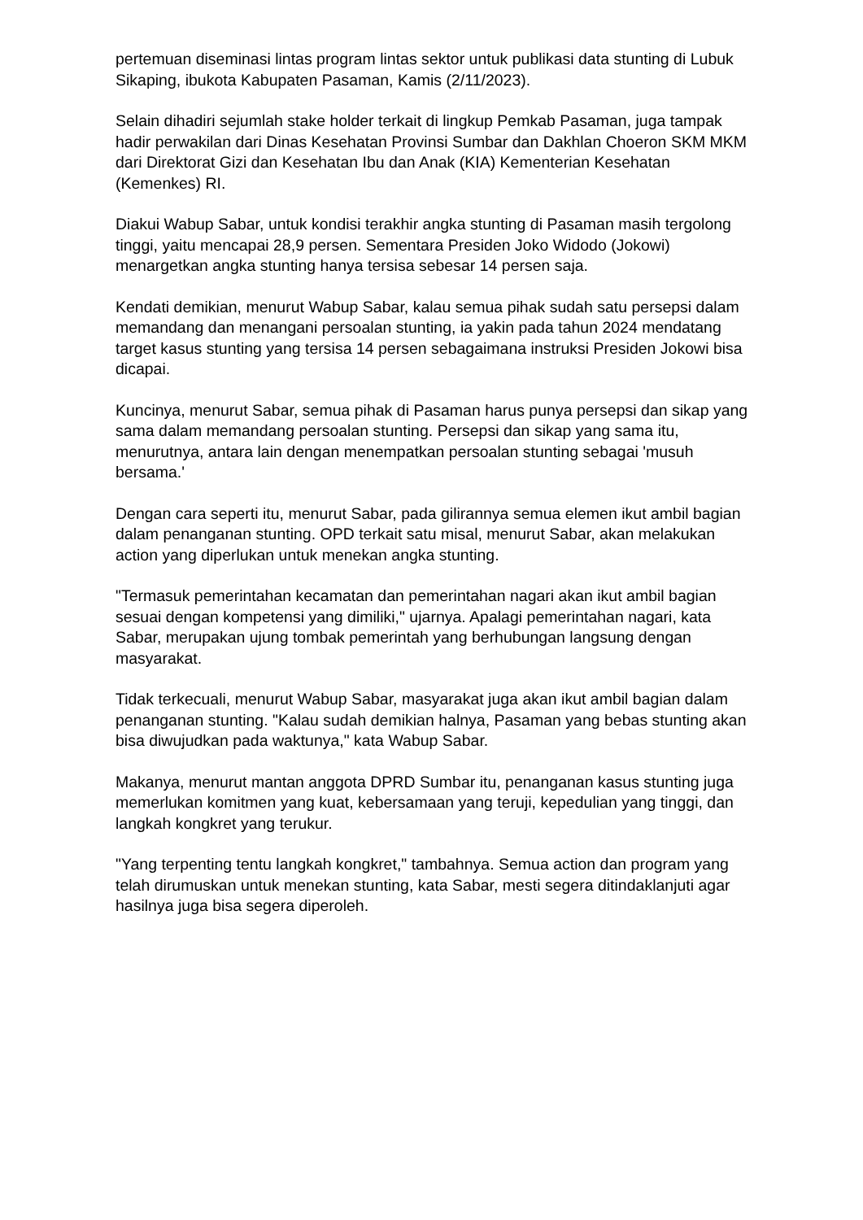pertemuan diseminasi lintas program lintas sektor untuk publikasi data stunting di Lubuk Sikaping, ibukota Kabupaten Pasaman, Kamis (2/11/2023).
Selain dihadiri sejumlah stake holder terkait di lingkup Pemkab Pasaman, juga tampak hadir perwakilan dari Dinas Kesehatan Provinsi Sumbar dan Dakhlan Choeron SKM MKM dari Direktorat Gizi dan Kesehatan Ibu dan Anak (KIA) Kementerian Kesehatan (Kemenkes) RI.
Diakui Wabup Sabar, untuk kondisi terakhir angka stunting di Pasaman masih tergolong tinggi, yaitu mencapai 28,9 persen. Sementara Presiden Joko Widodo (Jokowi) menargetkan angka stunting hanya tersisa sebesar 14 persen saja.
Kendati demikian, menurut Wabup Sabar, kalau semua pihak sudah satu persepsi dalam memandang dan menangani persoalan stunting, ia yakin pada tahun 2024 mendatang target kasus stunting yang tersisa 14 persen sebagaimana instruksi Presiden Jokowi bisa dicapai.
Kuncinya, menurut Sabar, semua pihak di Pasaman harus punya persepsi dan sikap yang sama dalam memandang persoalan stunting. Persepsi dan sikap yang sama itu, menurutnya, antara lain dengan menempatkan persoalan stunting sebagai 'musuh bersama.'
Dengan cara seperti itu, menurut Sabar, pada gilirannya semua elemen ikut ambil bagian dalam penanganan stunting. OPD terkait satu misal, menurut Sabar, akan melakukan action yang diperlukan untuk menekan angka stunting.
"Termasuk pemerintahan kecamatan dan pemerintahan nagari akan ikut ambil bagian sesuai dengan kompetensi yang dimiliki," ujarnya. Apalagi pemerintahan nagari, kata Sabar, merupakan ujung tombak pemerintah yang berhubungan langsung dengan masyarakat.
Tidak terkecuali, menurut Wabup Sabar, masyarakat juga akan ikut ambil bagian dalam penanganan stunting. "Kalau sudah demikian halnya, Pasaman yang bebas stunting akan bisa diwujudkan pada waktunya," kata Wabup Sabar.
Makanya, menurut mantan anggota DPRD Sumbar itu, penanganan kasus stunting juga memerlukan komitmen yang kuat, kebersamaan yang teruji, kepedulian yang tinggi, dan langkah kongkret yang terukur.
"Yang terpenting tentu langkah kongkret," tambahnya. Semua action dan program yang telah dirumuskan untuk menekan stunting, kata Sabar, mesti segera ditindaklanjuti agar hasilnya juga bisa segera diperoleh.